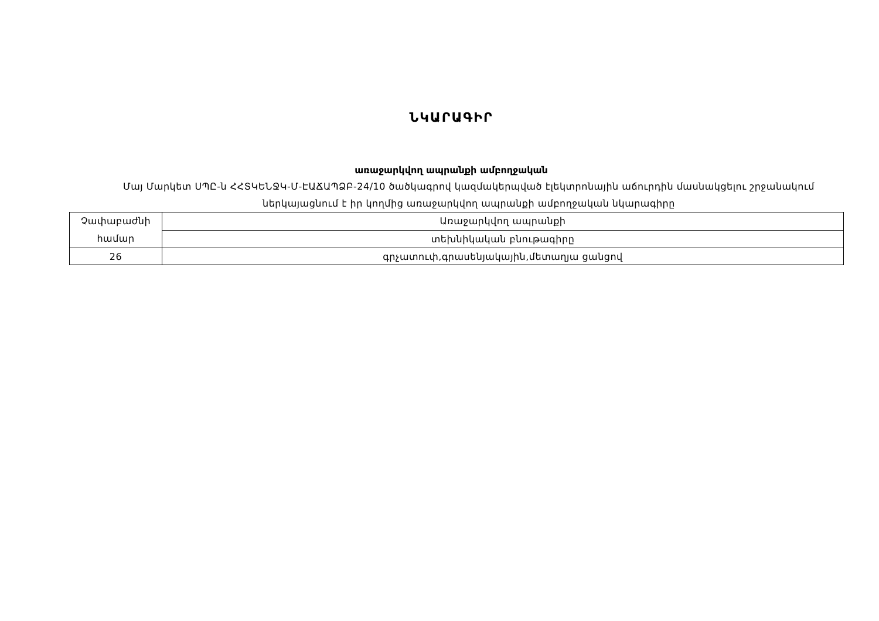ՆԿԱՐԱԳԻՐ
առաջարկվող ապրանքի ամբողջական
Մայ Մարկետ ՍՊԸ-ն ՀՀՏԿԵՆՋԿ-Մ-ԷԱՃԱՊՁԲ-24/10 ծածկագրով կազմակերպված էլեկտրոնային աճուրդին մասնակցելու շրջանակում ներկայացնում է իր կողմից առաջարկվող ապրանքի ամբողջական նկարագիրը
| Չափաբաժնի համար | Առաջարկվող ապրանքի |
| | տեխնիկական բնութագիրը |
| 26 | գրչատուփ,գրասենյակային,մետաղյա ցանցով |